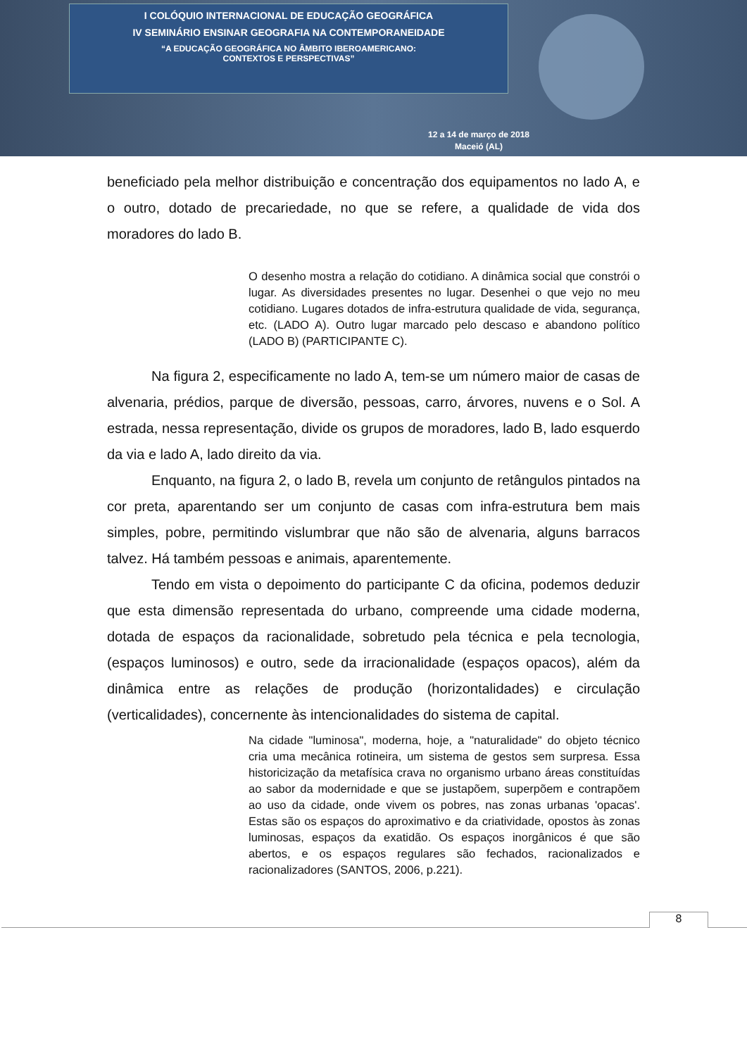I COLÓQUIO INTERNACIONAL DE EDUCAÇÃO GEOGRÁFICA
IV SEMINÁRIO ENSINAR GEOGRAFIA NA CONTEMPORANEIDADE
“A EDUCAÇÃO GEOGRÁFICA NO ÂMBITO IBEROAMERICANO:
CONTEXTOS E PERSPECTIVAS”
12 a 14 de março de 2018
Maceió (AL)
beneficiado pela melhor distribuição e concentração dos equipamentos no lado A, e o outro, dotado de precariedade, no que se refere, a qualidade de vida dos moradores do lado B.
O desenho mostra a relação do cotidiano. A dinâmica social que constrói o lugar. As diversidades presentes no lugar. Desenhei o que vejo no meu cotidiano. Lugares dotados de infra-estrutura qualidade de vida, segurança, etc. (LADO A). Outro lugar marcado pelo descaso e abandono político (LADO B) (PARTICIPANTE C).
Na figura 2, especificamente no lado A, tem-se um número maior de casas de alvenaria, prédios, parque de diversão, pessoas, carro, árvores, nuvens e o Sol. A estrada, nessa representação, divide os grupos de moradores, lado B, lado esquerdo da via e lado A, lado direito da via.
Enquanto, na figura 2, o lado B, revela um conjunto de retângulos pintados na cor preta, aparentando ser um conjunto de casas com infra-estrutura bem mais simples, pobre, permitindo vislumbrar que não são de alvenaria, alguns barracos talvez. Há também pessoas e animais, aparentemente.
Tendo em vista o depoimento do participante C da oficina, podemos deduzir que esta dimensão representada do urbano, compreende uma cidade moderna, dotada de espaços da racionalidade, sobretudo pela técnica e pela tecnologia, (espaços luminosos) e outro, sede da irracionalidade (espaços opacos), além da dinâmica entre as relações de produção (horizontalidades) e circulação (verticalidades), concernente às intencionalidades do sistema de capital.
Na cidade "luminosa", moderna, hoje, a "naturalidade" do objeto técnico cria uma mecânica rotineira, um sistema de gestos sem surpresa. Essa historicização da metafísica crava no organismo urbano áreas constituídas ao sabor da modernidade e que se justapõem, superpõem e contrapõem ao uso da cidade, onde vivem os pobres, nas zonas urbanas 'opacas'. Estas são os espaços do aproximativo e da criatividade, opostos às zonas luminosas, espaços da exatidão. Os espaços inorgânicos é que são abertos, e os espaços regulares são fechados, racionalizados e racionalizadores (SANTOS, 2006, p.221).
8